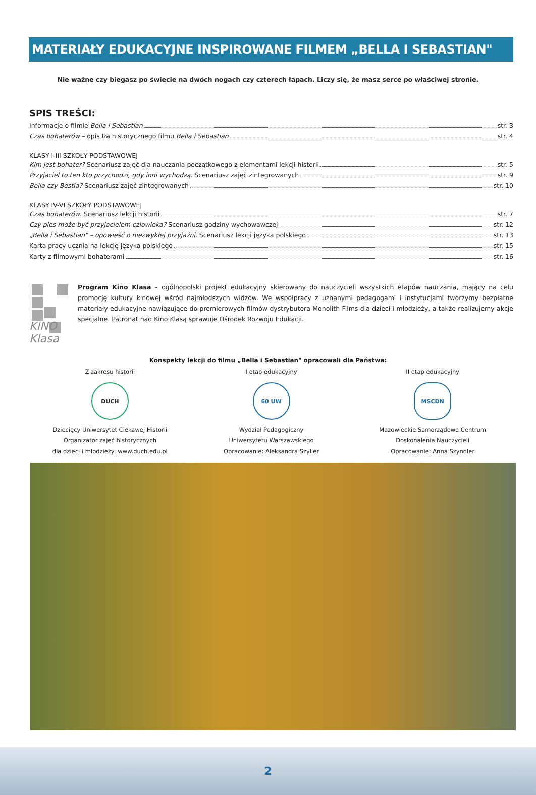MATERIAŁY EDUKACYJNE INSPIROWANE FILMEM „BELLA I SEBASTIAN"
Nie ważne czy biegasz po świecie na dwóch nogach czy czterech łapach. Liczy się, że masz serce po właściwej stronie.
SPIS TREŚCI:
Informacje o filmie Bella i Sebastian str. 3
Czas bohaterów – opis tła historycznego filmu Bella i Sebastian str. 4
KLASY I-III SZKOŁY PODSTAWOWEJ
Kim jest bohater? Scenariusz zajęć dla nauczania początkowego z elementami lekcji historii str. 5
Przyjaciel to ten kto przychodzi, gdy inni wychodzą. Scenariusz zajęć zintegrowanych str. 9
Bella czy Bestia? Scenariusz zajęć zintegrowanych str. 10
KLASY IV-VI SZKOŁY PODSTAWOWEJ
Czas bohaterów. Scenariusz lekcji historii str. 7
Czy pies może być przyjacielem człowieka? Scenariusz godziny wychowawczej str. 12
„Bella i Sebastian" – opowieść o niezwykłej przyjaźni. Scenariusz lekcji języka polskiego str. 13
Karta pracy ucznia na lekcję języka polskiego str. 15
Karty z filmowymi bohaterami str. 16
KINO Klasa
Program Kino Klasa – ogólnopolski projekt edukacyjny skierowany do nauczycieli wszystkich etapów nauczania, mający na celu promocję kultury kinowej wśród najmłodszych widzów. We współpracy z uznanymi pedagogami i instytucjami tworzymy bezpłatne materiały edukacyjne nawiązujące do premierowych filmów dystrybutora Monolith Films dla dzieci i młodzieży, a także realizujemy akcje specjalne. Patronat nad Kino Klasą sprawuje Ośrodek Rozwoju Edukacji.
Konspekty lekcji do filmu „Bella i Sebastian" opracowali dla Państwa:
Z zakresu historii
DUCH
Dziecięcy Uniwersytet Ciekawej Historii
Organizator zajęć historycznych
dla dzieci i młodzieży: www.duch.edu.pl
I etap edukacyjny
60 UW
Wydział Pedagogiczny
Uniwersytetu Warszawskiego
Opracowanie: Aleksandra Szyller
II etap edukacyjny
MSCDN
Mazowieckie Samorządowe Centrum
Doskonalenia Nauczycieli
Opracowanie: Anna Szyndler
2